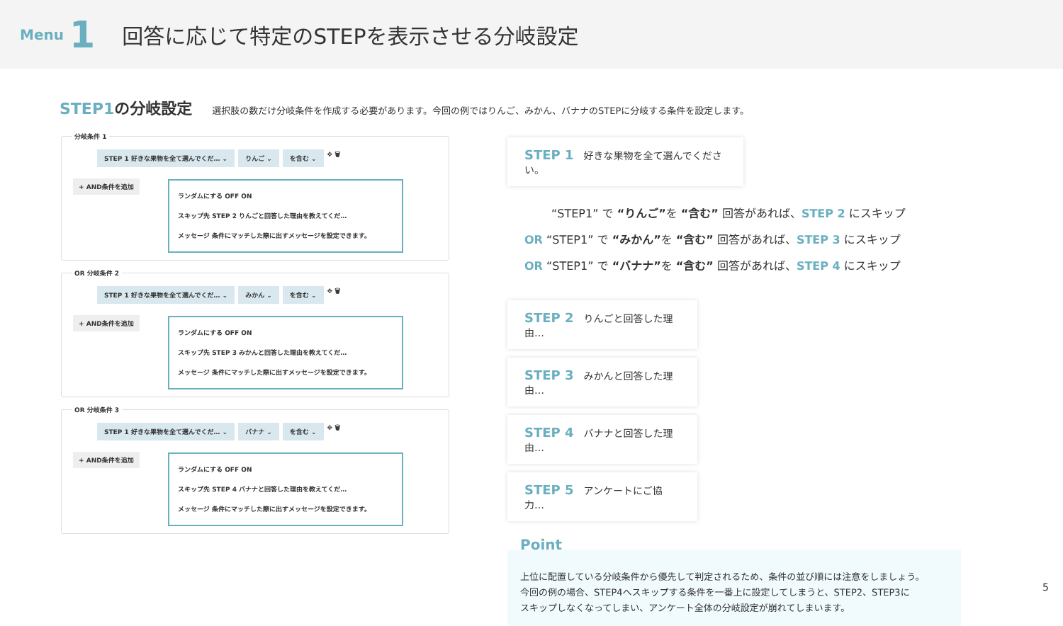Menu 1 回答に応じて特定のSTEPを表示させる分岐設定
STEP1の分岐設定
選択肢の数だけ分岐条件を作成する必要があります。今回の例ではりんご、みかん、バナナのSTEPに分岐する条件を設定します。
分岐条件 1
STEP 1 好きな果物を全て選んでくだ… ⌄ りんご ⌄ を含む ⌄ ✥ 🗑
+ AND条件を追加
ランダムにする OFF ON
スキップ先 STEP 2 りんごと回答した理由を教えてくだ…
メッセージ 条件にマッチした際に出すメッセージを設定できます。
OR 分岐条件 2
STEP 1 好きな果物を全て選んでくだ… ⌄ みかん ⌄ を含む ⌄ ✥ 🗑
+ AND条件を追加
ランダムにする OFF ON
スキップ先 STEP 3 みかんと回答した理由を教えてくだ…
メッセージ 条件にマッチした際に出すメッセージを設定できます。
OR 分岐条件 3
STEP 1 好きな果物を全て選んでくだ… ⌄ バナナ ⌄ を含む ⌄ ✥ 🗑
+ AND条件を追加
ランダムにする OFF ON
スキップ先 STEP 4 バナナと回答した理由を教えてくだ…
メッセージ 条件にマッチした際に出すメッセージを設定できます。
STEP 1 好きな果物を全て選んでください。
“STEP1” で “りんご”を “含む” 回答があれば、STEP 2 にスキップ
OR “STEP1” で “みかん”を “含む” 回答があれば、STEP 3 にスキップ
OR “STEP1” で “バナナ”を “含む” 回答があれば、STEP 4 にスキップ
STEP 2 りんごと回答した理由…
STEP 3 みかんと回答した理由…
STEP 4 バナナと回答した理由…
STEP 5 アンケートにご協力…
Point
上位に配置している分岐条件から優先して判定されるため、条件の並び順には注意をしましょう。
今回の例の場合、STEP4へスキップする条件を一番上に設定してしまうと、STEP2、STEP3に
スキップしなくなってしまい、アンケート全体の分岐設定が崩れてしまいます。
5